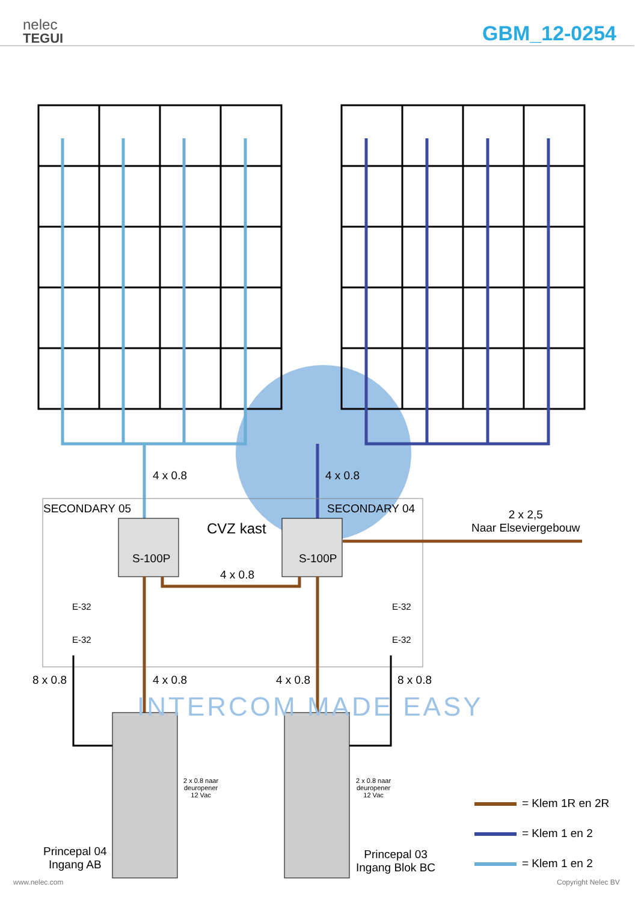nelec
TEGUI
GBM_12-0254
4 x 0.8 4 x 0.8
SECONDARY 05
CVZ kast
SECONDARY 04
2 x 2,5
Naar Elseviergebouw
S-100P S-100P
4 x 0.8
E-32
E-32
E-32
E-32
8 x 0.8 4 x 0.8 4 x 0.8 8 x 0.8
INTERCOM MADE EASY
2 x 0.8 naar
deuropener
12 Vac
2 x 0.8 naar
deuropener
12 Vac
Princepal 04
Ingang AB
Princepal 03
Ingang Blok BC
= Klem 1R en 2R
= Klem 1 en 2
= Klem 1 en 2
www.nelec.com Copyright Nelec BV